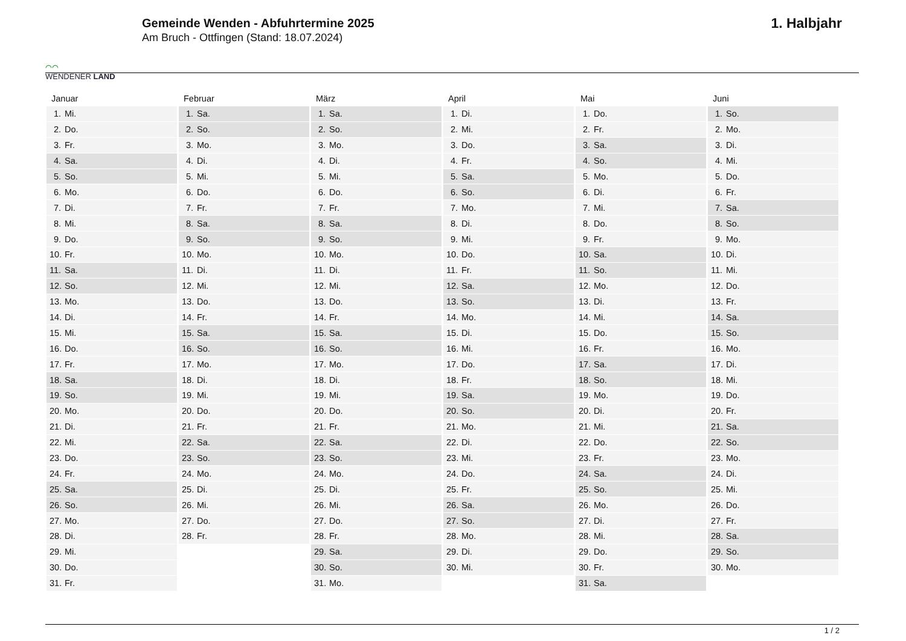⌒⌒
WENDENER LAND
Gemeinde Wenden - Abfuhrtermine 2025
Am Bruch - Ottfingen (Stand: 18.07.2024)
1. Halbjahr
| Januar | Februar | März | April | Mai | Juni |
| --- | --- | --- | --- | --- | --- |
| 1. Mi. | 1. Sa. | 1. Sa. | 1. Di. | 1. Do. | 1. So. |
| 2. Do. | 2. So. | 2. So. | 2. Mi. | 2. Fr. | 2. Mo. |
| 3. Fr. | 3. Mo. | 3. Mo. | 3. Do. | 3. Sa. | 3. Di. |
| 4. Sa. | 4. Di. | 4. Di. | 4. Fr. | 4. So. | 4. Mi. |
| 5. So. | 5. Mi. | 5. Mi. | 5. Sa. | 5. Mo. | 5. Do. |
| 6. Mo. | 6. Do. | 6. Do. | 6. So. | 6. Di. | 6. Fr. |
| 7. Di. | 7. Fr. | 7. Fr. | 7. Mo. | 7. Mi. | 7. Sa. |
| 8. Mi. | 8. Sa. | 8. Sa. | 8. Di. | 8. Do. | 8. So. |
| 9. Do. | 9. So. | 9. So. | 9. Mi. | 9. Fr. | 9. Mo. |
| 10. Fr. | 10. Mo. | 10. Mo. | 10. Do. | 10. Sa. | 10. Di. |
| 11. Sa. | 11. Di. | 11. Di. | 11. Fr. | 11. So. | 11. Mi. |
| 12. So. | 12. Mi. | 12. Mi. | 12. Sa. | 12. Mo. | 12. Do. |
| 13. Mo. | 13. Do. | 13. Do. | 13. So. | 13. Di. | 13. Fr. |
| 14. Di. | 14. Fr. | 14. Fr. | 14. Mo. | 14. Mi. | 14. Sa. |
| 15. Mi. | 15. Sa. | 15. Sa. | 15. Di. | 15. Do. | 15. So. |
| 16. Do. | 16. So. | 16. So. | 16. Mi. | 16. Fr. | 16. Mo. |
| 17. Fr. | 17. Mo. | 17. Mo. | 17. Do. | 17. Sa. | 17. Di. |
| 18. Sa. | 18. Di. | 18. Di. | 18. Fr. | 18. So. | 18. Mi. |
| 19. So. | 19. Mi. | 19. Mi. | 19. Sa. | 19. Mo. | 19. Do. |
| 20. Mo. | 20. Do. | 20. Do. | 20. So. | 20. Di. | 20. Fr. |
| 21. Di. | 21. Fr. | 21. Fr. | 21. Mo. | 21. Mi. | 21. Sa. |
| 22. Mi. | 22. Sa. | 22. Sa. | 22. Di. | 22. Do. | 22. So. |
| 23. Do. | 23. So. | 23. So. | 23. Mi. | 23. Fr. | 23. Mo. |
| 24. Fr. | 24. Mo. | 24. Mo. | 24. Do. | 24. Sa. | 24. Di. |
| 25. Sa. | 25. Di. | 25. Di. | 25. Fr. | 25. So. | 25. Mi. |
| 26. So. | 26. Mi. | 26. Mi. | 26. Sa. | 26. Mo. | 26. Do. |
| 27. Mo. | 27. Do. | 27. Do. | 27. So. | 27. Di. | 27. Fr. |
| 28. Di. | 28. Fr. | 28. Fr. | 28. Mo. | 28. Mi. | 28. Sa. |
| 29. Mi. | | 29. Sa. | 29. Di. | 29. Do. | 29. So. |
| 30. Do. | | 30. So. | 30. Mi. | 30. Fr. | 30. Mo. |
| 31. Fr. | | 31. Mo. | | 31. Sa. | |
1 / 2